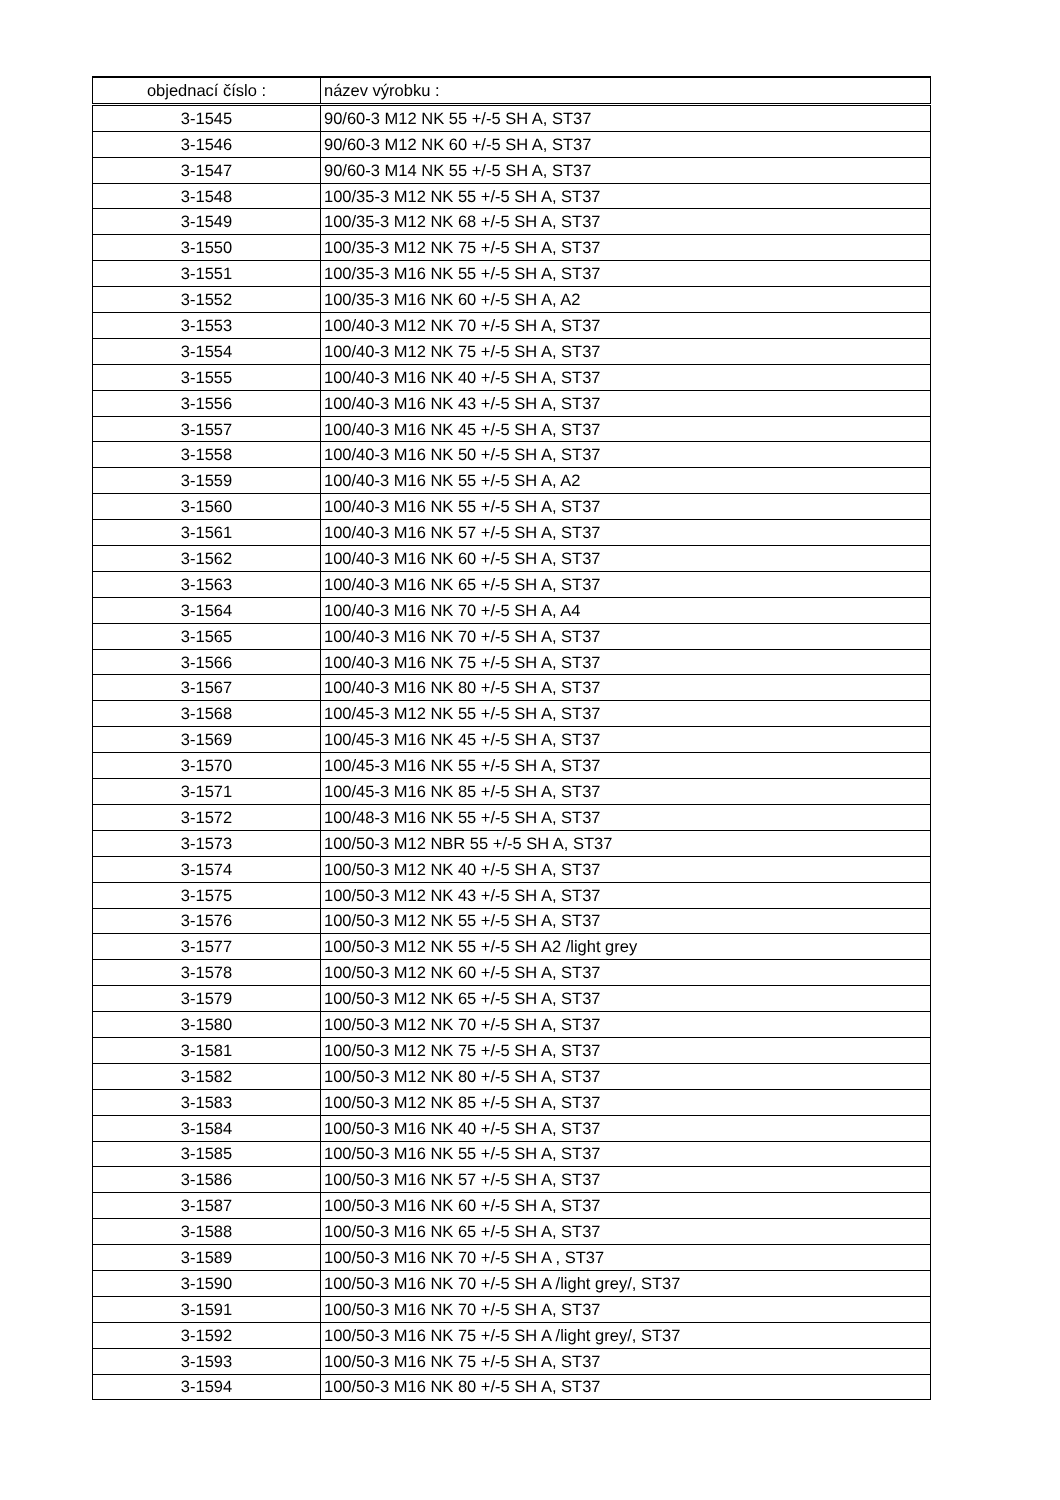| objednací číslo : | název výrobku : |
| --- | --- |
| 3-1545 | 90/60-3 M12 NK 55 +/-5 SH A, ST37 |
| 3-1546 | 90/60-3 M12 NK 60 +/-5 SH A, ST37 |
| 3-1547 | 90/60-3 M14 NK 55 +/-5 SH A, ST37 |
| 3-1548 | 100/35-3 M12 NK 55 +/-5 SH A, ST37 |
| 3-1549 | 100/35-3 M12 NK 68 +/-5 SH A, ST37 |
| 3-1550 | 100/35-3 M12 NK 75 +/-5 SH A, ST37 |
| 3-1551 | 100/35-3 M16 NK 55 +/-5 SH A, ST37 |
| 3-1552 | 100/35-3 M16 NK 60 +/-5 SH A, A2 |
| 3-1553 | 100/40-3 M12 NK 70 +/-5 SH A, ST37 |
| 3-1554 | 100/40-3 M12 NK 75 +/-5 SH A, ST37 |
| 3-1555 | 100/40-3 M16 NK 40 +/-5 SH A, ST37 |
| 3-1556 | 100/40-3 M16 NK 43 +/-5 SH A, ST37 |
| 3-1557 | 100/40-3 M16 NK 45 +/-5 SH A, ST37 |
| 3-1558 | 100/40-3 M16 NK 50 +/-5 SH A, ST37 |
| 3-1559 | 100/40-3 M16 NK 55 +/-5 SH A, A2 |
| 3-1560 | 100/40-3 M16 NK 55 +/-5 SH A, ST37 |
| 3-1561 | 100/40-3 M16 NK 57 +/-5 SH A, ST37 |
| 3-1562 | 100/40-3 M16 NK 60 +/-5 SH A, ST37 |
| 3-1563 | 100/40-3 M16 NK 65 +/-5 SH A, ST37 |
| 3-1564 | 100/40-3 M16 NK 70 +/-5 SH A, A4 |
| 3-1565 | 100/40-3 M16 NK 70 +/-5 SH A, ST37 |
| 3-1566 | 100/40-3 M16 NK 75 +/-5 SH A, ST37 |
| 3-1567 | 100/40-3 M16 NK 80 +/-5 SH A, ST37 |
| 3-1568 | 100/45-3 M12 NK 55 +/-5 SH A, ST37 |
| 3-1569 | 100/45-3 M16 NK 45 +/-5 SH A, ST37 |
| 3-1570 | 100/45-3 M16 NK 55 +/-5 SH A, ST37 |
| 3-1571 | 100/45-3 M16 NK 85 +/-5 SH A, ST37 |
| 3-1572 | 100/48-3 M16 NK 55 +/-5 SH A, ST37 |
| 3-1573 | 100/50-3 M12 NBR 55 +/-5 SH A, ST37 |
| 3-1574 | 100/50-3 M12 NK 40 +/-5 SH A, ST37 |
| 3-1575 | 100/50-3 M12 NK 43 +/-5 SH A, ST37 |
| 3-1576 | 100/50-3 M12 NK 55 +/-5 SH A, ST37 |
| 3-1577 | 100/50-3 M12 NK 55 +/-5 SH A2 /light grey |
| 3-1578 | 100/50-3 M12 NK 60 +/-5 SH A, ST37 |
| 3-1579 | 100/50-3 M12 NK 65 +/-5 SH A, ST37 |
| 3-1580 | 100/50-3 M12 NK 70 +/-5 SH A, ST37 |
| 3-1581 | 100/50-3 M12 NK 75 +/-5 SH A, ST37 |
| 3-1582 | 100/50-3 M12 NK 80 +/-5 SH A, ST37 |
| 3-1583 | 100/50-3 M12 NK 85 +/-5 SH A, ST37 |
| 3-1584 | 100/50-3 M16 NK 40 +/-5 SH A, ST37 |
| 3-1585 | 100/50-3 M16 NK 55 +/-5 SH A, ST37 |
| 3-1586 | 100/50-3 M16 NK 57 +/-5 SH A, ST37 |
| 3-1587 | 100/50-3 M16 NK 60 +/-5 SH A, ST37 |
| 3-1588 | 100/50-3 M16 NK 65 +/-5 SH A, ST37 |
| 3-1589 | 100/50-3 M16 NK 70 +/-5 SH A , ST37 |
| 3-1590 | 100/50-3 M16 NK 70 +/-5 SH A /light grey/, ST37 |
| 3-1591 | 100/50-3 M16 NK 70 +/-5 SH A, ST37 |
| 3-1592 | 100/50-3 M16 NK 75 +/-5 SH A /light grey/, ST37 |
| 3-1593 | 100/50-3 M16 NK 75 +/-5 SH A, ST37 |
| 3-1594 | 100/50-3 M16 NK 80 +/-5 SH A, ST37 |